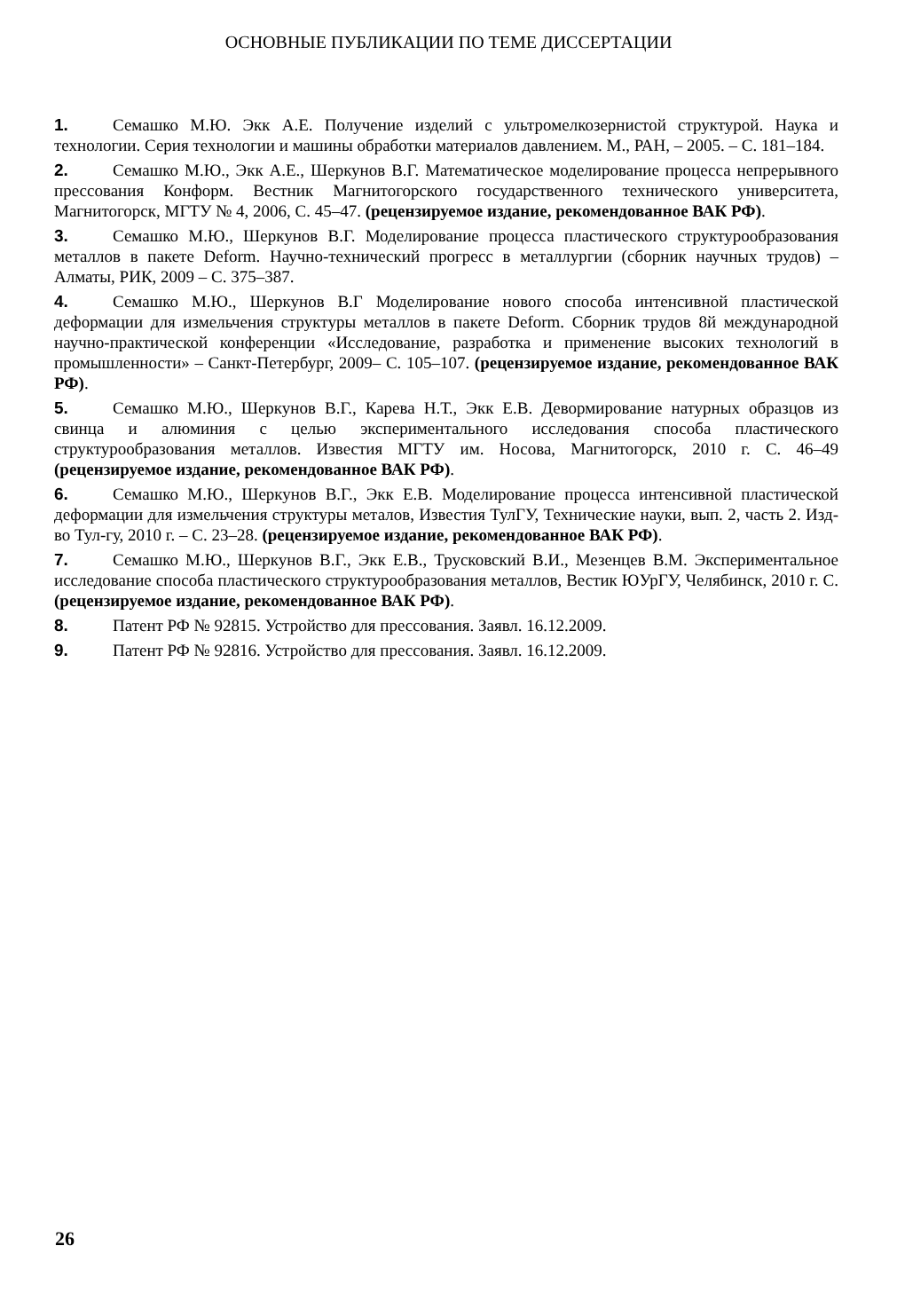ОСНОВНЫЕ ПУБЛИКАЦИИ ПО ТЕМЕ ДИССЕРТАЦИИ
1. Семашко М.Ю. Экк А.Е. Получение изделий с ультромелкозернистой структурой. Наука и технологии. Серия технологии и машины обработки материалов давлением. М., РАН, – 2005. – С. 181–184.
2. Семашко М.Ю., Экк А.Е., Шеркунов В.Г. Математическое моделирование процесса непрерывного прессования Конформ. Вестник Магнитогорского государственного технического университета, Магнитогорск, МГТУ № 4, 2006, С. 45–47. (рецензируемое издание, рекомендованное ВАК РФ).
3. Семашко М.Ю., Шеркунов В.Г. Моделирование процесса пластического структурообразования металлов в пакете Deform. Научно-технический прогресс в металлургии (сборник научных трудов) – Алматы, РИК, 2009 – С. 375–387.
4. Семашко М.Ю., Шеркунов В.Г Моделирование нового способа интенсивной пластической деформации для измельчения структуры металлов в пакете Deform. Сборник трудов 8й международной научно-практической конференции «Исследование, разработка и применение высоких технологий в промышленности» – Санкт-Петербург, 2009– С. 105–107. (рецензируемое издание, рекомендованное ВАК РФ).
5. Семашко М.Ю., Шеркунов В.Г., Карева Н.Т., Экк Е.В. Девормирование натурных образцов из свинца и алюминия с целью экспериментального исследования способа пластического структурообразования металлов. Известия МГТУ им. Носова, Магнитогорск, 2010 г. С. 46–49 (рецензируемое издание, рекомендованное ВАК РФ).
6. Семашко М.Ю., Шеркунов В.Г., Экк Е.В. Моделирование процесса интенсивной пластической деформации для измельчения структуры металов, Известия ТулГУ, Технические науки, вып. 2, часть 2. Изд-во Тул-гу, 2010 г. – С. 23–28. (рецензируемое издание, рекомендованное ВАК РФ).
7. Семашко М.Ю., Шеркунов В.Г., Экк Е.В., Трусковский В.И., Мезенцев В.М. Экспериментальное исследование способа пластического структурообразования металлов, Вестик ЮУрГУ, Челябинск, 2010 г. С. (рецензируемое издание, рекомендованное ВАК РФ).
8. Патент РФ № 92815. Устройство для прессования. Заявл. 16.12.2009.
9. Патент РФ № 92816. Устройство для прессования. Заявл. 16.12.2009.
26